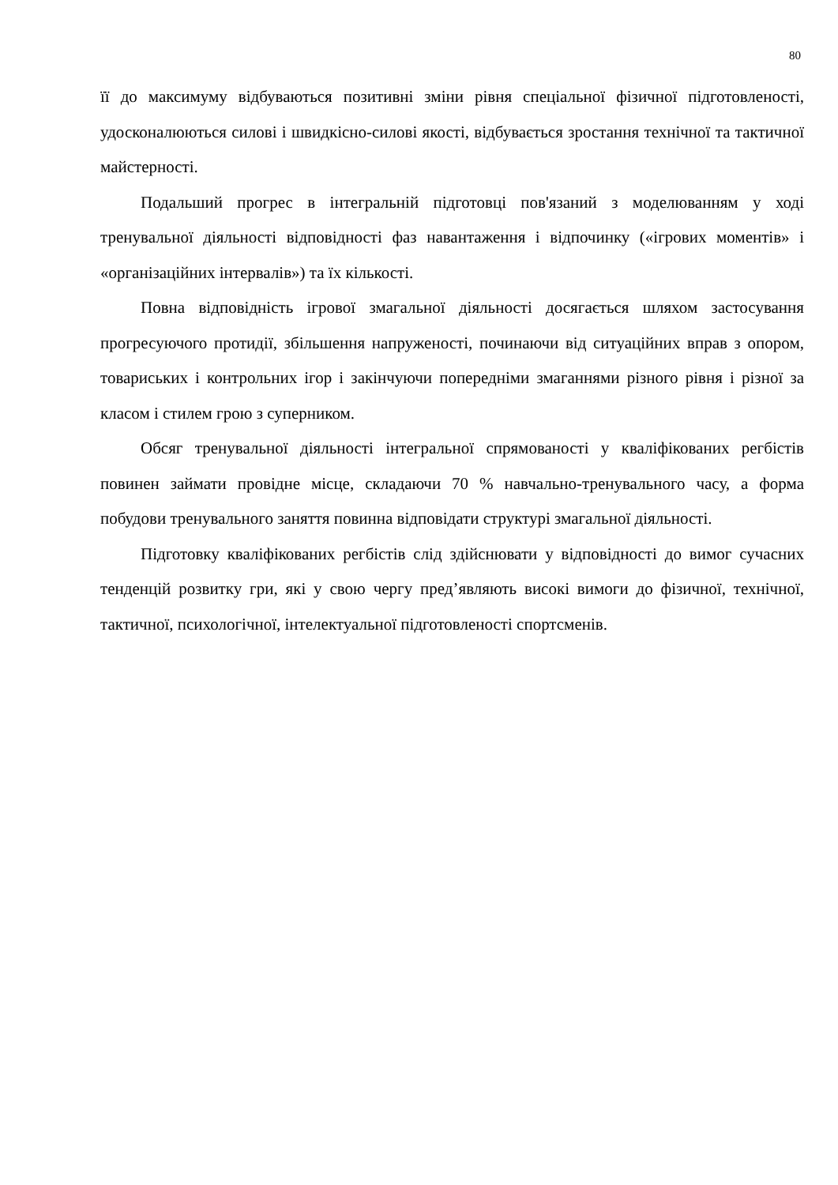80
її до максимуму відбуваються позитивні зміни рівня спеціальної фізичної підготовленості, удосконалюються силові і швидкісно-силові якості, відбувається зростання технічної та тактичної майстерності.
Подальший прогрес в інтегральній підготовці пов'язаний з моделюванням у ході тренувальної діяльності відповідності фаз навантаження і відпочинку («ігрових моментів» і «організаційних інтервалів») та їх кількості.
Повна відповідність ігрової змагальної діяльності досягається шляхом застосування прогресуючого протидії, збільшення напруженості, починаючи від ситуаційних вправ з опором, товариських і контрольних ігор і закінчуючи попередніми змаганнями різного рівня і різної за класом і стилем грою з суперником.
Обсяг тренувальної діяльності інтегральної спрямованості у кваліфікованих регбістів повинен займати провідне місце, складаючи 70 % навчально-тренувального часу, а форма побудови тренувального заняття повинна відповідати структурі змагальної діяльності.
Підготовку кваліфікованих регбістів слід здійснювати у відповідності до вимог сучасних тенденцій розвитку гри, які у свою чергу пред’являють високі вимоги до фізичної, технічної, тактичної, психологічної, інтелектуальної підготовленості спортсменів.